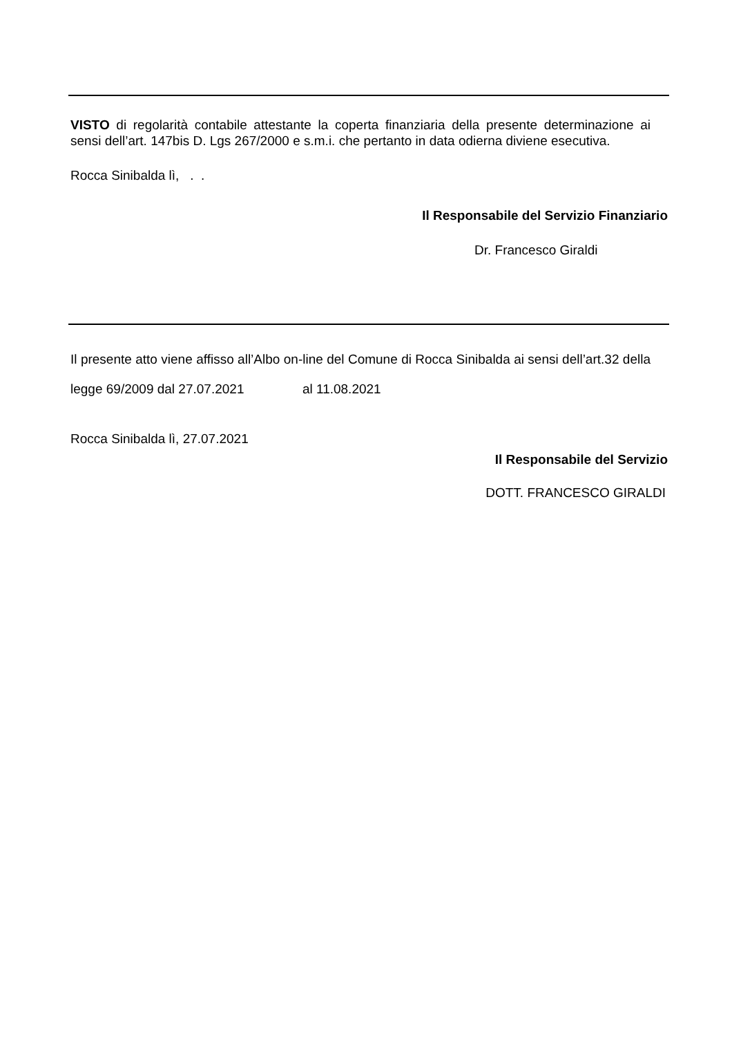VISTO di regolarità contabile attestante la coperta finanziaria della presente determinazione ai sensi dell’art. 147bis D. Lgs 267/2000 e s.m.i. che pertanto in data odierna diviene esecutiva.
Rocca Sinibalda lì, . .
Il Responsabile del Servizio Finanziario
Dr. Francesco Giraldi
Il presente atto viene affisso all’Albo on-line del Comune di Rocca Sinibalda ai sensi dell’art.32 della legge 69/2009 dal 27.07.2021 al 11.08.2021
Rocca Sinibalda lì, 27.07.2021
Il Responsabile del Servizio
DOTT. FRANCESCO GIRALDI